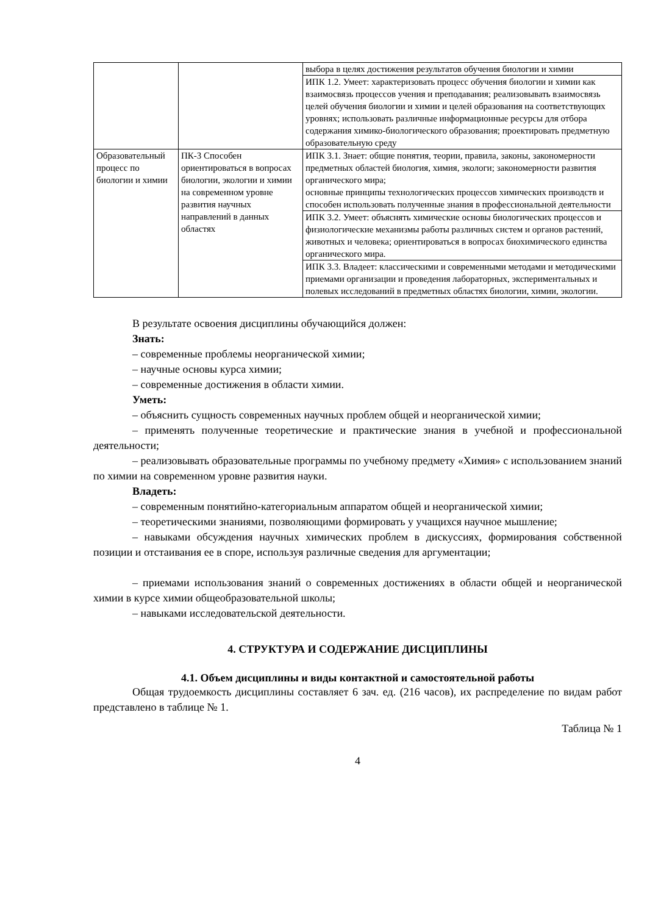| | | выбора в целях достижения результатов обучения биологии и химии |
| | | ИПК 1.2. Умеет: характеризовать процесс обучения биологии и химии как взаимосвязь процессов учения и преподавания; реализовывать взаимосвязь целей обучения биологии и химии и целей образования на соответствующих уровнях; использовать различные информационные ресурсы для отбора содержания химико-биологического образования; проектировать предметную образовательную среду |
| Образовательный процесс по биологии и химии | ПК-3 Способен ориентироваться в вопросах биологии, экологии и химии на современном уровне развития научных направлений в данных областях | ИПК 3.1. Знает: общие понятия, теории, правила, законы, закономерности предметных областей биология, химия, экологи; закономерности развития органического мира; основные принципы технологических процессов химических производств и способен использовать полученные знания в профессиональной деятельности |
| | | ИПК 3.2. Умеет: объяснять химические основы биологических процессов и физиологические механизмы работы различных систем и органов растений, животных и человека; ориентироваться в вопросах биохимического единства органического мира. |
| | | ИПК 3.3. Владеет: классическими и современными методами и методическими приемами организации и проведения лабораторных, экспериментальных и полевых исследований в предметных областях биологии, химии, экологии. |
В результате освоения дисциплины обучающийся должен:
Знать:
– современные проблемы неорганической химии;
– научные основы курса химии;
– современные достижения в области химии.
Уметь:
– объяснить сущность современных научных проблем общей и неорганической химии;
– применять полученные теоретические и практические знания в учебной и профессиональной деятельности;
– реализовывать образовательные программы по учебному предмету «Химия» с использованием знаний по химии на современном уровне развития науки.
Владеть:
– современным понятийно-категориальным аппаратом общей и неорганической химии;
– теоретическими знаниями, позволяющими формировать у учащихся научное мышление;
– навыками обсуждения научных химических проблем в дискуссиях, формирования собственной позиции и отстаивания ее в споре, используя различные сведения для аргументации;
– приемами использования знаний о современных достижениях в области общей и неорганической химии в курсе химии общеобразовательной школы;
– навыками исследовательской деятельности.
4. СТРУКТУРА И СОДЕРЖАНИЕ ДИСЦИПЛИНЫ
4.1. Объем дисциплины и виды контактной и самостоятельной работы
Общая трудоемкость дисциплины составляет 6 зач. ед. (216 часов), их распределение по видам работ представлено в таблице № 1.
Таблица № 1
4